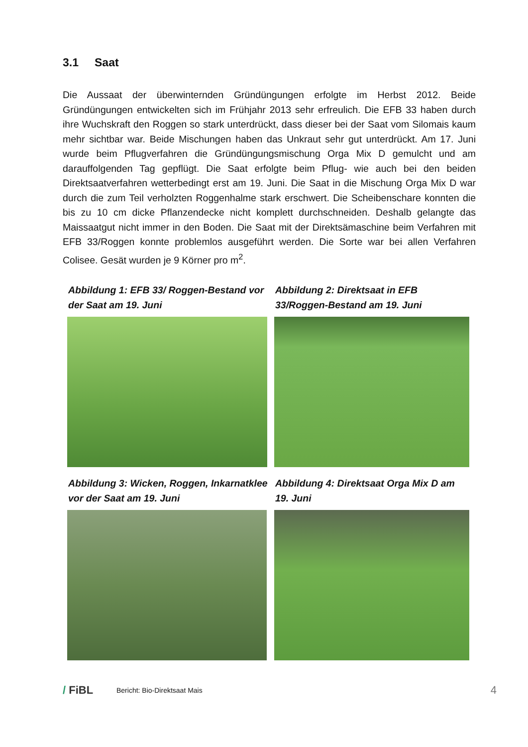3.1 Saat
Die Aussaat der überwinternden Gründüngungen erfolgte im Herbst 2012. Beide Gründüngungen entwickelten sich im Frühjahr 2013 sehr erfreulich. Die EFB 33 haben durch ihre Wuchskraft den Roggen so stark unterdrückt, dass dieser bei der Saat vom Silomais kaum mehr sichtbar war. Beide Mischungen haben das Unkraut sehr gut unterdrückt. Am 17. Juni wurde beim Pflugverfahren die Gründüngungsmischung Orga Mix D gemulcht und am darauffolgenden Tag gepflügt. Die Saat erfolgte beim Pflug- wie auch bei den beiden Direktsaatverfahren wetterbedingt erst am 19. Juni. Die Saat in die Mischung Orga Mix D war durch die zum Teil verholzten Roggenhalme stark erschwert. Die Scheibenschare konnten die bis zu 10 cm dicke Pflanzendecke nicht komplett durchschneiden. Deshalb gelangte das Maissaatgut nicht immer in den Boden. Die Saat mit der Direktsämaschine beim Verfahren mit EFB 33/Roggen konnte problemlos ausgeführt werden. Die Sorte war bei allen Verfahren Colisee. Gesät wurden je 9 Körner pro m<sup>2</sup>.
Abbildung 1: EFB 33/ Roggen-Bestand vor der Saat am 19. Juni
Abbildung 2: Direktsaat in EFB 33/Roggen-Bestand am 19. Juni
Abbildung 3: Wicken, Roggen, Inkarnatklee vor der Saat am 19. Juni
Abbildung 4: Direktsaat Orga Mix D am 19. Juni
/ FiBL
Bericht: Bio-Direktsaat Mais
4